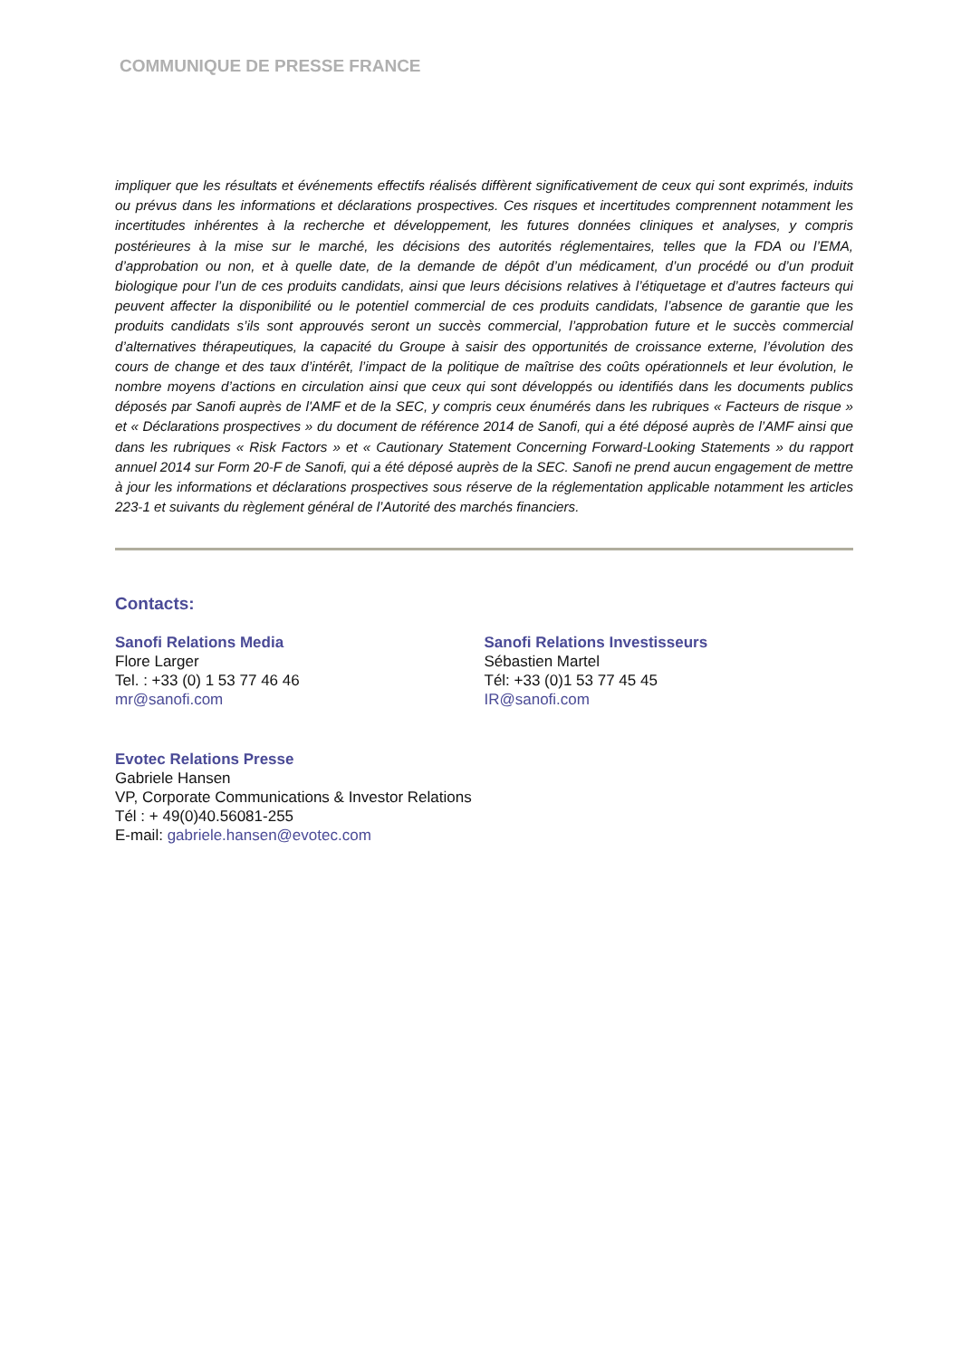COMMUNIQUE DE PRESSE FRANCE
impliquer que les résultats et événements effectifs réalisés diffèrent significativement de ceux qui sont exprimés, induits ou prévus dans les informations et déclarations prospectives. Ces risques et incertitudes comprennent notamment les incertitudes inhérentes à la recherche et développement, les futures données cliniques et analyses, y compris postérieures à la mise sur le marché, les décisions des autorités réglementaires, telles que la FDA ou l’EMA, d’approbation ou non, et à quelle date, de la demande de dépôt d’un médicament, d’un procédé ou d’un produit biologique pour l’un de ces produits candidats, ainsi que leurs décisions relatives à l’étiquetage et d’autres facteurs qui peuvent affecter la disponibilité ou le potentiel commercial de ces produits candidats, l’absence de garantie que les produits candidats s’ils sont approuvés seront un succès commercial, l’approbation future et le succès commercial d’alternatives thérapeutiques, la capacité du Groupe à saisir des opportunités de croissance externe, l’évolution des cours de change et des taux d’intérêt, l’impact de la politique de maîtrise des coûts opérationnels et leur évolution, le nombre moyens d’actions en circulation ainsi que ceux qui sont développés ou identifiés dans les documents publics déposés par Sanofi auprès de l'AMF et de la SEC, y compris ceux énumérés dans les rubriques « Facteurs de risque » et « Déclarations prospectives » du document de référence 2014 de Sanofi, qui a été déposé auprès de l’AMF ainsi que dans les rubriques « Risk Factors » et « Cautionary Statement Concerning Forward-Looking Statements » du rapport annuel 2014 sur Form 20-F de Sanofi, qui a été déposé auprès de la SEC. Sanofi ne prend aucun engagement de mettre à jour les informations et déclarations prospectives sous réserve de la réglementation applicable notamment les articles 223-1 et suivants du règlement général de l’Autorité des marchés financiers.
Contacts:
Sanofi Relations Media
Flore Larger
Tel. : +33 (0) 1 53 77 46 46
mr@sanofi.com
Sanofi Relations Investisseurs
Sébastien Martel
Tél: +33 (0)1 53 77 45 45
IR@sanofi.com
Evotec Relations Presse
Gabriele Hansen
VP, Corporate Communications & Investor Relations
Tél : + 49(0)40.56081-255
E-mail: gabriele.hansen@evotec.com